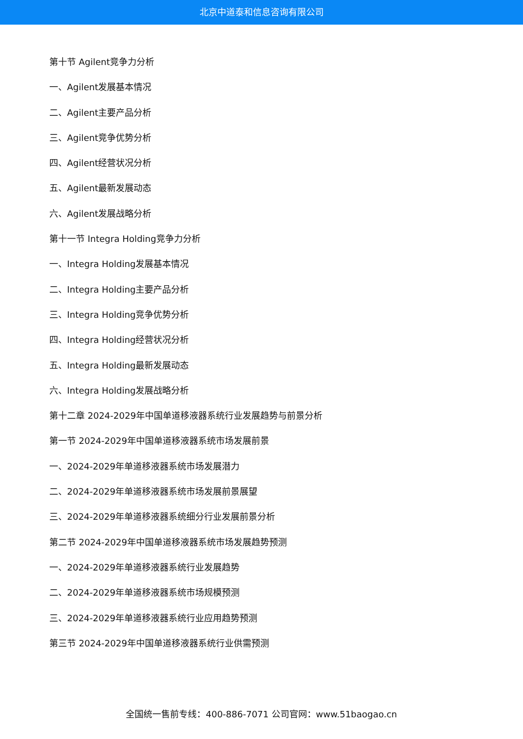北京中道泰和信息咨询有限公司
第十节 Agilent竞争力分析
一、Agilent发展基本情况
二、Agilent主要产品分析
三、Agilent竞争优势分析
四、Agilent经营状况分析
五、Agilent最新发展动态
六、Agilent发展战略分析
第十一节 Integra Holding竞争力分析
一、Integra Holding发展基本情况
二、Integra Holding主要产品分析
三、Integra Holding竞争优势分析
四、Integra Holding经营状况分析
五、Integra Holding最新发展动态
六、Integra Holding发展战略分析
第十二章 2024-2029年中国单道移液器系统行业发展趋势与前景分析
第一节 2024-2029年中国单道移液器系统市场发展前景
一、2024-2029年单道移液器系统市场发展潜力
二、2024-2029年单道移液器系统市场发展前景展望
三、2024-2029年单道移液器系统细分行业发展前景分析
第二节 2024-2029年中国单道移液器系统市场发展趋势预测
一、2024-2029年单道移液器系统行业发展趋势
二、2024-2029年单道移液器系统市场规模预测
三、2024-2029年单道移液器系统行业应用趋势预测
第三节 2024-2029年中国单道移液器系统行业供需预测
全国统一售前专线：400-886-7071 公司官网：www.51baogao.cn